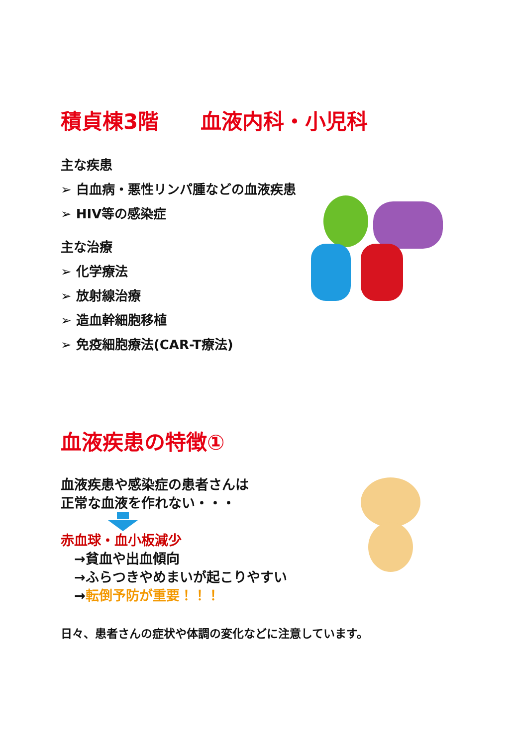積貞棟3階　　血液内科・小児科
主な疾患
➢ 白血病・悪性リンパ腫などの血液疾患
➢ HIV等の感染症
主な治療
➢ 化学療法
➢ 放射線治療
➢ 造血幹細胞移植
➢ 免疫細胞療法(CAR-T療法)
血液疾患の特徴①
血液疾患や感染症の患者さんは
正常な血液を作れない・・・
赤血球・血小板減少
　→貧血や出血傾向
　→ふらつきやめまいが起こりやすい
　→転倒予防が重要！！！
日々、患者さんの症状や体調の変化などに注意しています。